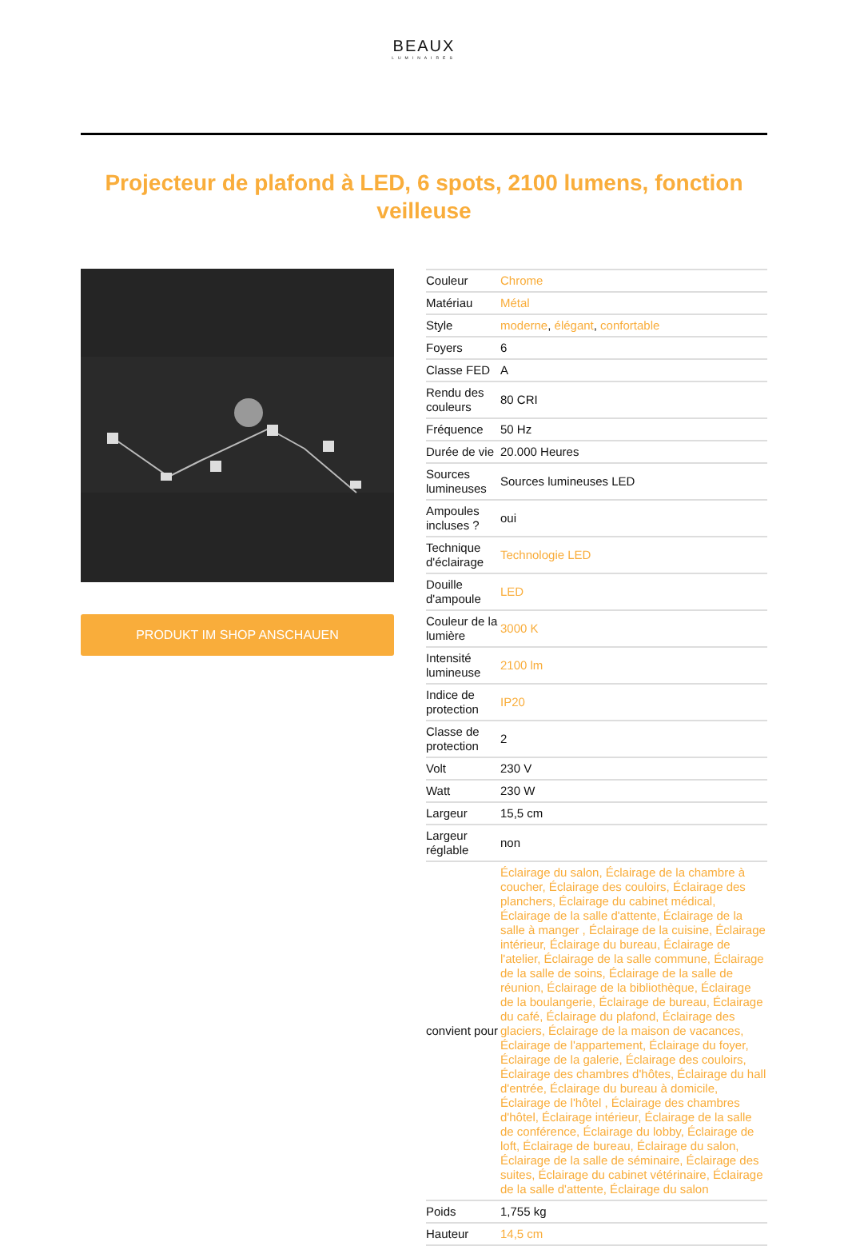BEAUX
LUMINAIRES
Projecteur de plafond à LED, 6 spots, 2100 lumens, fonction veilleuse
PRODUKT IM SHOP ANSCHAUEN
| Couleur | Chrome |
| Matériau | Métal |
| Style | moderne , élégant , confortable |
| Foyers | 6 |
| Classe FED | A |
| Rendu des couleurs | 80 CRI |
| Fréquence | 50 Hz |
| Durée de vie | 20.000 Heures |
| Sources lumineuses | Sources lumineuses LED |
| Ampoules incluses ? | oui |
| Technique d'éclairage | Technologie LED |
| Douille d'ampoule | LED |
| Couleur de la lumière | 3000 K |
| Intensité lumineuse | 2100 lm |
| Indice de protection | IP20 |
| Classe de protection | 2 |
| Volt | 230 V |
| Watt | 230 W |
| Largeur | 15,5 cm |
| Largeur réglable | non |
| convient pour | Éclairage du salon, Éclairage de la chambre à coucher, Éclairage des couloirs, Éclairage des planchers, Éclairage du cabinet médical, Éclairage de la salle d'attente, Éclairage de la salle à manger , Éclairage de la cuisine, Éclairage intérieur, Éclairage du bureau, Éclairage de l'atelier, Éclairage de la salle commune, Éclairage de la salle de soins, Éclairage de la salle de réunion, Éclairage de la bibliothèque, Éclairage de la boulangerie, Éclairage de bureau, Éclairage du café, Éclairage du plafond, Éclairage des glaciers, Éclairage de la maison de vacances, Éclairage de l'appartement, Éclairage du foyer, Éclairage de la galerie, Éclairage des couloirs, Éclairage des chambres d'hôtes, Éclairage du hall d'entrée, Éclairage du bureau à domicile, Éclairage de l'hôtel , Éclairage des chambres d'hôtel, Éclairage intérieur, Éclairage de la salle de conférence, Éclairage du lobby, Éclairage de loft, Éclairage de bureau, Éclairage du salon, Éclairage de la salle de séminaire, Éclairage des suites, Éclairage du cabinet vétérinaire, Éclairage de la salle d'attente, Éclairage du salon |
| Poids | 1,755 kg |
| Hauteur | 14,5 cm |